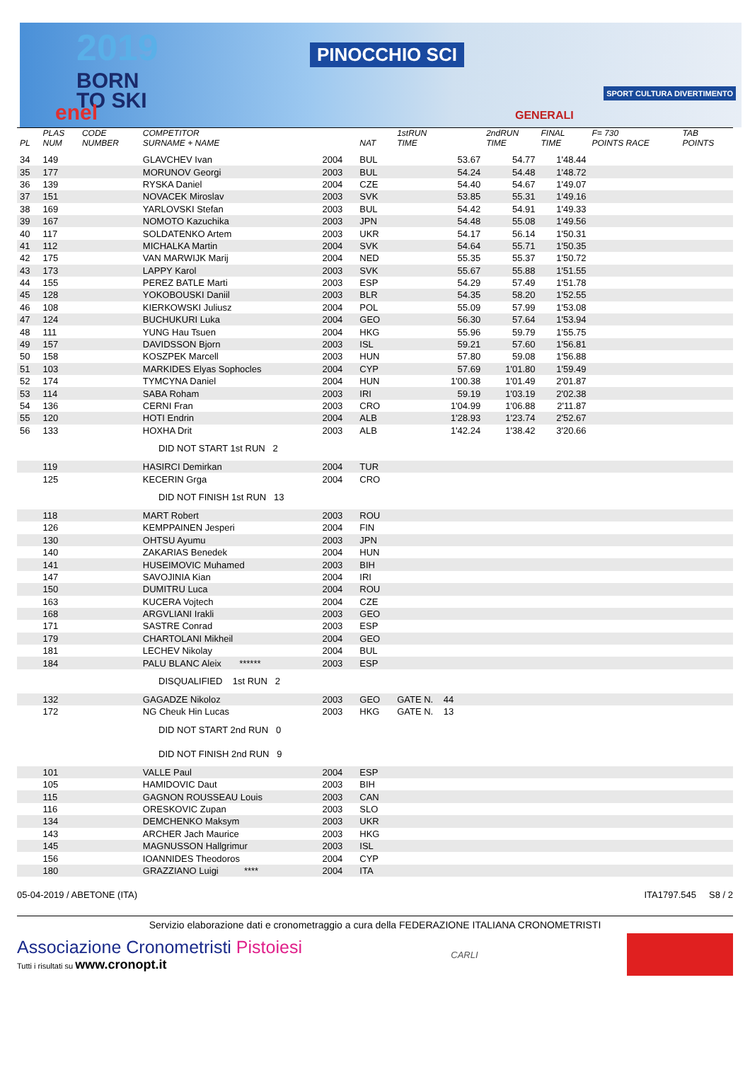2019
BORN
TO SKI
PINOCCHIO SCI
enel GENERALI
SPORT CULTURA DIVERTIMENTO
| PL | PLAS NUM | CODE NUMBER | COMPETITOR SURNAME + NAME | | NAT | 1stRUN TIME | 2ndRUN TIME | FINAL TIME | F= 730 POINTS RACE | TAB POINTS |
| --- | --- | --- | --- | --- | --- | --- | --- | --- | --- | --- |
| 34 | 149 | | GLAVCHEV Ivan | 2004 | BUL | 53.67 | 54.77 | 1'48.44 | | |
| 35 | 177 | | MORUNOV Georgi | 2003 | BUL | 54.24 | 54.48 | 1'48.72 | | |
| 36 | 139 | | RYSKA Daniel | 2004 | CZE | 54.40 | 54.67 | 1'49.07 | | |
| 37 | 151 | | NOVACEK Miroslav | 2003 | SVK | 53.85 | 55.31 | 1'49.16 | | |
| 38 | 169 | | YARLOVSKI Stefan | 2003 | BUL | 54.42 | 54.91 | 1'49.33 | | |
| 39 | 167 | | NOMOTO Kazuchika | 2003 | JPN | 54.48 | 55.08 | 1'49.56 | | |
| 40 | 117 | | SOLDATENKO Artem | 2003 | UKR | 54.17 | 56.14 | 1'50.31 | | |
| 41 | 112 | | MICHALKA Martin | 2004 | SVK | 54.64 | 55.71 | 1'50.35 | | |
| 42 | 175 | | VAN MARWIJK Marij | 2004 | NED | 55.35 | 55.37 | 1'50.72 | | |
| 43 | 173 | | LAPPY Karol | 2003 | SVK | 55.67 | 55.88 | 1'51.55 | | |
| 44 | 155 | | PEREZ BATLE Marti | 2003 | ESP | 54.29 | 57.49 | 1'51.78 | | |
| 45 | 128 | | YOKOBOUSKI Daniil | 2003 | BLR | 54.35 | 58.20 | 1'52.55 | | |
| 46 | 108 | | KIERKOWSKI Juliusz | 2004 | POL | 55.09 | 57.99 | 1'53.08 | | |
| 47 | 124 | | BUCHUKURI Luka | 2004 | GEO | 56.30 | 57.64 | 1'53.94 | | |
| 48 | 111 | | YUNG Hau Tsuen | 2004 | HKG | 55.96 | 59.79 | 1'55.75 | | |
| 49 | 157 | | DAVIDSSON Bjorn | 2003 | ISL | 59.21 | 57.60 | 1'56.81 | | |
| 50 | 158 | | KOSZPEK Marcell | 2003 | HUN | 57.80 | 59.08 | 1'56.88 | | |
| 51 | 103 | | MARKIDES Elyas Sophocles | 2004 | CYP | 57.69 | 1'01.80 | 1'59.49 | | |
| 52 | 174 | | TYMCYNA Daniel | 2004 | HUN | 1'00.38 | 1'01.49 | 2'01.87 | | |
| 53 | 114 | | SABA Roham | 2003 | IRI | 59.19 | 1'03.19 | 2'02.38 | | |
| 54 | 136 | | CERNI Fran | 2003 | CRO | 1'04.99 | 1'06.88 | 2'11.87 | | |
| 55 | 120 | | HOTI Endrin | 2004 | ALB | 1'28.93 | 1'23.74 | 2'52.67 | | |
| 56 | 133 | | HOXHA Drit | 2003 | ALB | 1'42.24 | 1'38.42 | 3'20.66 | | |
| DID NOT START 1st RUN 2 | | | | | | | | | | |
| | 119 | | HASIRCI Demirkan | 2004 | TUR | | | | | |
| | 125 | | KECERIN Grga | 2004 | CRO | | | | | |
| DID NOT FINISH 1st RUN 13 | | | | | | | | | | |
| | 118 | | MART Robert | 2003 | ROU | | | | | |
| | 126 | | KEMPPAINEN Jesperi | 2004 | FIN | | | | | |
| | 130 | | OHTSU Ayumu | 2003 | JPN | | | | | |
| | 140 | | ZAKARIAS Benedek | 2004 | HUN | | | | | |
| | 141 | | HUSEIMOVIC Muhamed | 2003 | BIH | | | | | |
| | 147 | | SAVOJINIA Kian | 2004 | IRI | | | | | |
| | 150 | | DUMITRU Luca | 2004 | ROU | | | | | |
| | 163 | | KUCERA Vojtech | 2004 | CZE | | | | | |
| | 168 | | ARGVLIANI Irakli | 2003 | GEO | | | | | |
| | 171 | | SASTRE Conrad | 2003 | ESP | | | | | |
| | 179 | | CHARTOLANI Mikheil | 2004 | GEO | | | | | |
| | 181 | | LECHEV Nikolay | 2004 | BUL | | | | | |
| | 184 | | PALU BLANC Aleix ****** | 2003 | ESP | | | | | |
| DISQUALIFIED 1st RUN 2 | | | | | | | | | | |
| | 132 | | GAGADZE Nikoloz | 2003 | GEO | GATE N. 44 | | | | |
| | 172 | | NG Cheuk Hin Lucas | 2003 | HKG | GATE N. 13 | | | | |
| DID NOT START 2nd RUN 0 | | | | | | | | | | |
| DID NOT FINISH 2nd RUN 9 | | | | | | | | | | |
| | 101 | | VALLE Paul | 2004 | ESP | | | | | |
| | 105 | | HAMIDOVIC Daut | 2003 | BIH | | | | | |
| | 115 | | GAGNON ROUSSEAU Louis | 2003 | CAN | | | | | |
| | 116 | | ORESKOVIC Zupan | 2003 | SLO | | | | | |
| | 134 | | DEMCHENKO Maksym | 2003 | UKR | | | | | |
| | 143 | | ARCHER Jach Maurice | 2003 | HKG | | | | | |
| | 145 | | MAGNUSSON Hallgrimur | 2003 | ISL | | | | | |
| | 156 | | IOANNIDES Theodoros | 2004 | CYP | | | | | |
| | 180 | | GRAZZIANO Luigi **** | 2004 | ITA | | | | | |
05-04-2019 / ABETONE (ITA) ITA1797.545 S8 / 2
Servizio elaborazione dati e cronometraggio a cura della FEDERAZIONE ITALIANA CRONOMETRISTI
Associazione Cronometristi Pistoiesi
Tutti i risultati su www.cronopt.it
CARLI